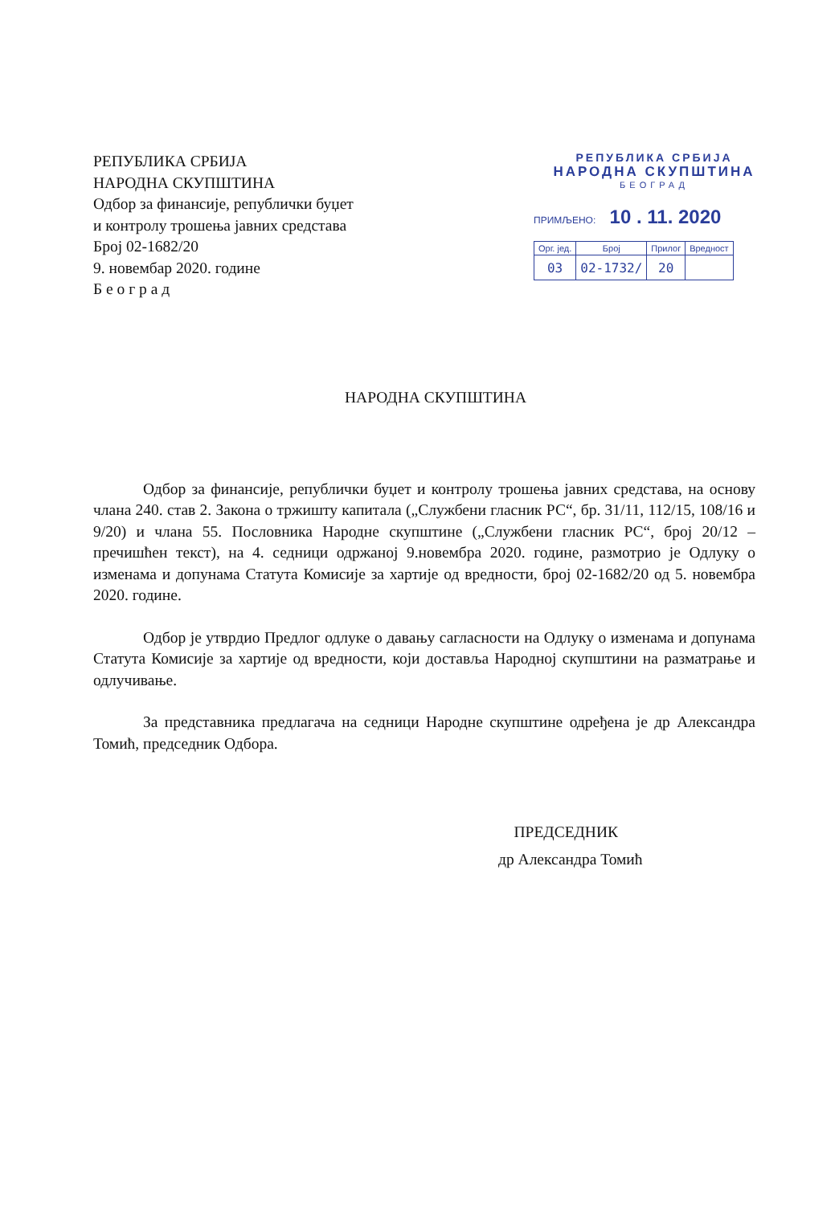РЕПУБЛИКА СРБИЈА
НАРОДНА СКУПШТИНА
Одбор за финансије, републички буџет
и контролу трошења јавних средстава
Број 02-1682/20
9. новембар 2020. године
Б е о г р а д
РЕПУБЛИКА СРБИЈА
НАРОДНА СКУПШТИНА
БЕОГРАД
ПРИМЉЕНО: 10 . 11. 2020
| Орг. јед. | Број | Прилог | Вредност |
| 03 | 02-1732/ | 20 | |
НАРОДНА СКУПШТИНА
Одбор за финансије, републички буџет и контролу трошења јавних средстава, на основу члана 240. став 2. Закона о тржишту капитала („Службени гласник РС“, бр. 31/11, 112/15, 108/16 и 9/20) и члана 55. Пословника Народне скупштине („Службени гласник РС“, број 20/12 – пречишћен текст), на 4. седници одржаној 9.новембра 2020. године, размотрио је Одлуку о изменама и допунама Статута Комисије за хартије од вредности, број 02-1682/20 од 5. новембра 2020. године.
Одбор је утврдио Предлог одлуке о давању сагласности на Одлуку о изменама и допунама Статута Комисије за хартије од вредности, који доставља Народној скупштини на разматрање и одлучивање.
За представника предлагача на седници Народне скупштине одређена је др Александра Томић, председник Одбора.
ПРЕДСЕДНИК
др Александра Томић